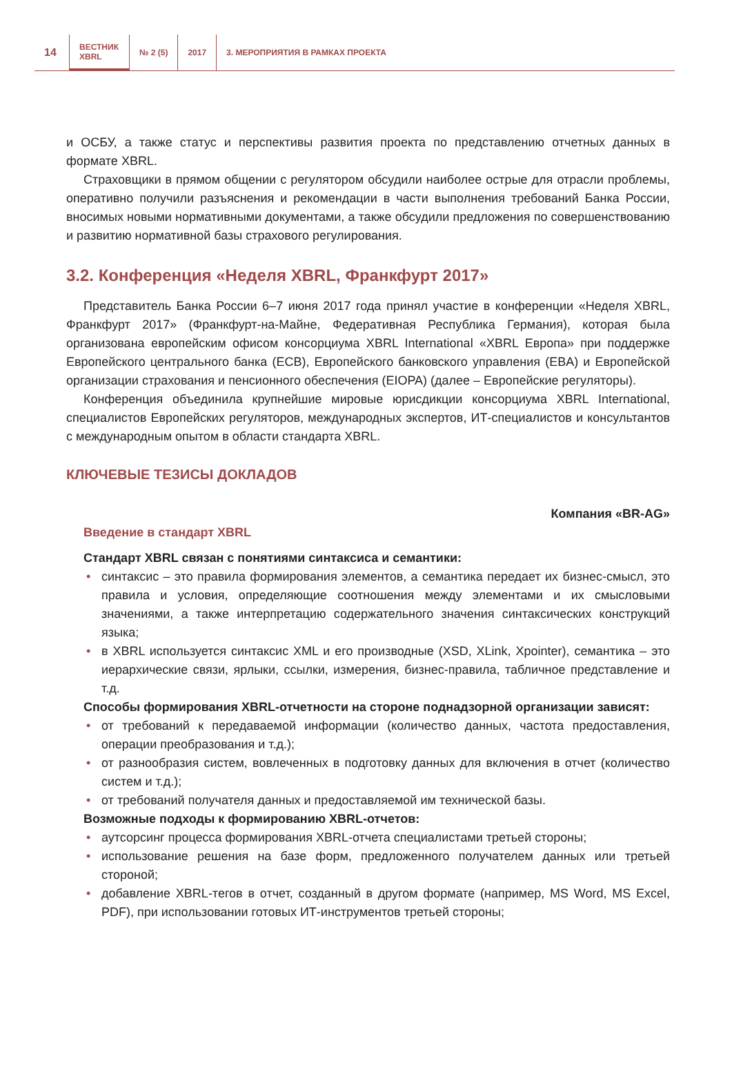14
ВЕСТНИК
XBRL
№ 2 (5) 2017
3. МЕРОПРИЯТИЯ В РАМКАХ ПРОЕКТА
и ОСБУ, а также статус и перспективы развития проекта по представлению отчетных данных в формате XBRL.
Страховщики в прямом общении с регулятором обсудили наиболее острые для отрасли проблемы, оперативно получили разъяснения и рекомендации в части выполнения требований Банка России, вносимых новыми нормативными документами, а также обсудили предложения по совершенствованию и развитию нормативной базы страхового регулирования.
3.2. Конференция «Неделя XBRL, Франкфурт 2017»
Представитель Банка России 6–7 июня 2017 года принял участие в конференции «Неделя XBRL, Франкфурт 2017» (Франкфурт-на-Майне, Федеративная Республика Германия), которая была организована европейским офисом консорциума XBRL International «XBRL Европа» при поддержке Европейского центрального банка (ECB), Европейского банковского управления (EBA) и Европейской организации страхования и пенсионного обеспечения (EIOPA) (далее – Европейские регуляторы).
Конференция объединила крупнейшие мировые юрисдикции консорциума XBRL International, специалистов Европейских регуляторов, международных экспертов, ИТ-специалистов и консультантов с международным опытом в области стандарта XBRL.
КЛЮЧЕВЫЕ ТЕЗИСЫ ДОКЛАДОВ
Компания «BR-AG»
Введение в стандарт XBRL
Стандарт XBRL связан с понятиями синтаксиса и семантики:
• синтаксис – это правила формирования элементов, а семантика передает их бизнес-смысл, это правила и условия, определяющие соотношения между элементами и их смысловыми значениями, а также интерпретацию содержательного значения синтаксических конструкций языка;
• в XBRL используется синтаксис XML и его производные (XSD, XLink, Xpointer), семантика – это иерархические связи, ярлыки, ссылки, измерения, бизнес-правила, табличное представление и т.д.
Способы формирования XBRL-отчетности на стороне поднадзорной организации зависят:
• от требований к передаваемой информации (количество данных, частота предоставления, операции преобразования и т.д.);
• от разнообразия систем, вовлеченных в подготовку данных для включения в отчет (количество систем и т.д.);
• от требований получателя данных и предоставляемой им технической базы.
Возможные подходы к формированию XBRL-отчетов:
• аутсорсинг процесса формирования XBRL-отчета специалистами третьей стороны;
• использование решения на базе форм, предложенного получателем данных или третьей стороной;
• добавление XBRL-тегов в отчет, созданный в другом формате (например, MS Word, MS Excel, PDF), при использовании готовых ИТ-инструментов третьей стороны;